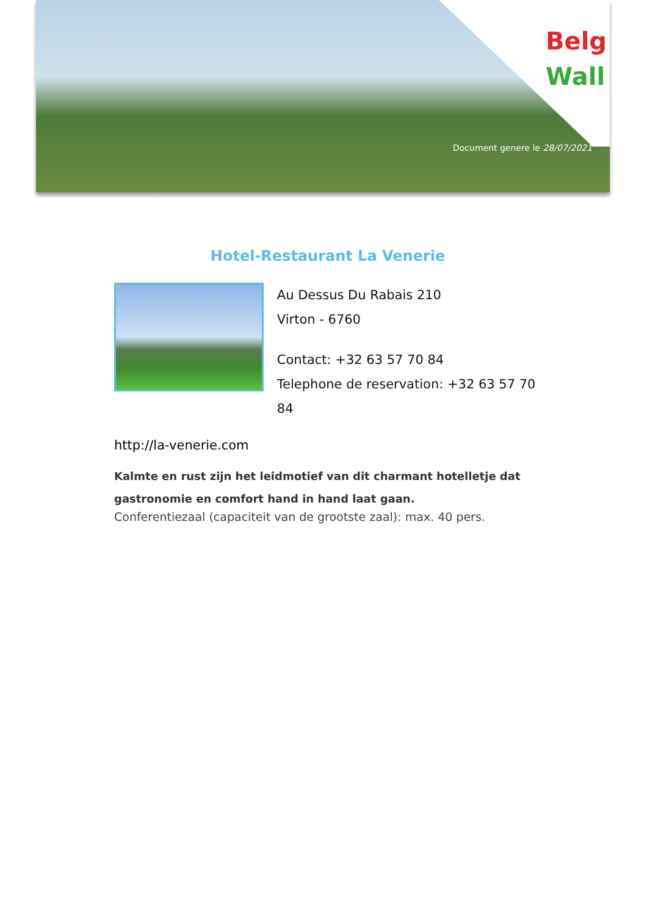Belg
Wall
Document genere le 28/07/2021
Hotel-Restaurant La Venerie
Au Dessus Du Rabais 210
Virton - 6760
Contact: +32 63 57 70 84
Telephone de reservation: +32 63 57 70 84
http://la-venerie.com
Kalmte en rust zijn het leidmotief van dit charmant hotelletje dat gastronomie en comfort hand in hand laat gaan.
Conferentiezaal (capaciteit van de grootste zaal): max. 40 pers.